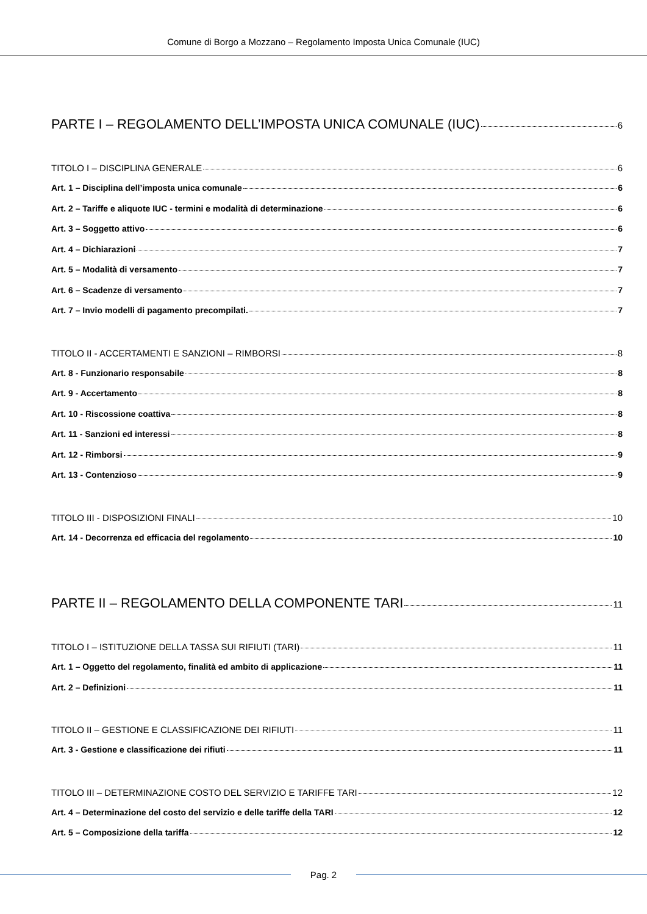Comune di Borgo a Mozzano – Regolamento Imposta Unica Comunale (IUC)
PARTE I – REGOLAMENTO DELL’IMPOSTA UNICA COMUNALE (IUC) 6
TITOLO I – DISCIPLINA GENERALE 6
Art. 1 – Disciplina dell’imposta unica comunale 6
Art. 2 – Tariffe e aliquote IUC - termini e modalità di determinazione 6
Art. 3 – Soggetto attivo 6
Art. 4 – Dichiarazioni 7
Art. 5 – Modalità di versamento 7
Art. 6 – Scadenze di versamento 7
Art. 7 – Invio modelli di pagamento precompilati. 7
TITOLO II - ACCERTAMENTI E SANZIONI – RIMBORSI 8
Art. 8 - Funzionario responsabile 8
Art. 9 - Accertamento 8
Art. 10 - Riscossione coattiva 8
Art. 11 - Sanzioni ed interessi 8
Art. 12 - Rimborsi 9
Art. 13 - Contenzioso 9
TITOLO III - DISPOSIZIONI FINALI 10
Art. 14 - Decorrenza ed efficacia del regolamento 10
PARTE II – REGOLAMENTO DELLA COMPONENTE TARI 11
TITOLO I – ISTITUZIONE DELLA TASSA SUI RIFIUTI (TARI) 11
Art. 1 – Oggetto del regolamento, finalità ed ambito di applicazione 11
Art. 2 – Definizioni 11
TITOLO II – GESTIONE E CLASSIFICAZIONE DEI RIFIUTI 11
Art. 3 - Gestione e classificazione dei rifiuti 11
TITOLO III – DETERMINAZIONE COSTO DEL SERVIZIO E TARIFFE TARI 12
Art. 4 – Determinazione del costo del servizio e delle tariffe della TARI 12
Art. 5 – Composizione della tariffa 12
Pag. 2